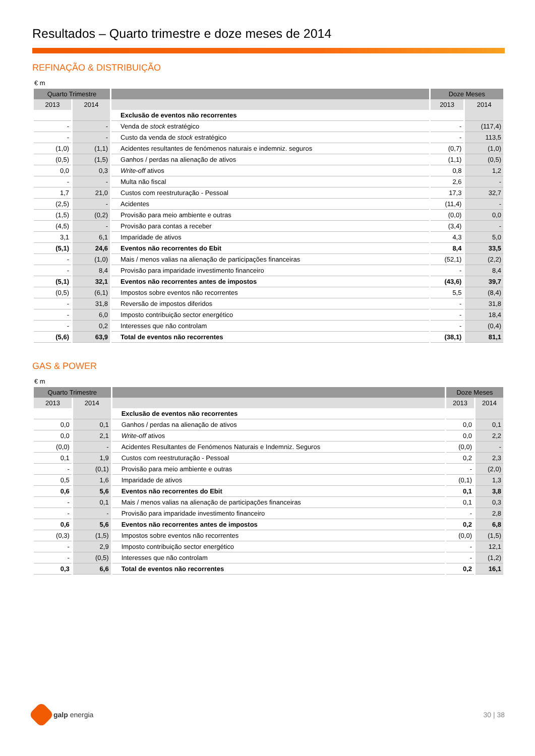Resultados – Quarto trimestre e doze meses de 2014
REFINAÇÃO & DISTRIBUIÇÃO
€ m
| Quarto Trimestre | | | Doze Meses | |
| --- | --- | --- | --- | --- |
| 2013 | 2014 | | 2013 | 2014 |
| | | Exclusão de eventos não recorrentes | | |
| - | - | Venda de stock estratégico | - | (117,4) |
| - | - | Custo da venda de stock estratégico | - | 113,5 |
| (1,0) | (1,1) | Acidentes resultantes de fenómenos naturais e indemniz. seguros | (0,7) | (1,0) |
| (0,5) | (1,5) | Ganhos / perdas na alienação de ativos | (1,1) | (0,5) |
| 0,0 | 0,3 | Write-off ativos | 0,8 | 1,2 |
| - | - | Multa não fiscal | 2,6 | - |
| 1,7 | 21,0 | Custos com reestruturação - Pessoal | 17,3 | 32,7 |
| (2,5) | - | Acidentes | (11,4) | - |
| (1,5) | (0,2) | Provisão para meio ambiente e outras | (0,0) | 0,0 |
| (4,5) | - | Provisão para contas a receber | (3,4) | - |
| 3,1 | 6,1 | Imparidade de ativos | 4,3 | 5,0 |
| (5,1) | 24,6 | Eventos não recorrentes do Ebit | 8,4 | 33,5 |
| - | (1,0) | Mais / menos valias na alienação de participações financeiras | (52,1) | (2,2) |
| - | 8,4 | Provisão para imparidade investimento financeiro | - | 8,4 |
| (5,1) | 32,1 | Eventos não recorrentes antes de impostos | (43,6) | 39,7 |
| (0,5) | (6,1) | Impostos sobre eventos não recorrentes | 5,5 | (8,4) |
| - | 31,8 | Reversão de impostos diferidos | - | 31,8 |
| - | 6,0 | Imposto contribuição sector energético | - | 18,4 |
| - | 0,2 | Interesses que não controlam | - | (0,4) |
| (5,6) | 63,9 | Total de eventos não recorrentes | (38,1) | 81,1 |
GAS & POWER
€ m
| Quarto Trimestre | | | Doze Meses | |
| --- | --- | --- | --- | --- |
| 2013 | 2014 | | 2013 | 2014 |
| | | Exclusão de eventos não recorrentes | | |
| 0,0 | 0,1 | Ganhos / perdas na alienação de ativos | 0,0 | 0,1 |
| 0,0 | 2,1 | Write-off ativos | 0,0 | 2,2 |
| (0,0) | - | Acidentes Resultantes de Fenómenos Naturais e Indemniz. Seguros | (0,0) | - |
| 0,1 | 1,9 | Custos com reestruturação - Pessoal | 0,2 | 2,3 |
| - | (0,1) | Provisão para meio ambiente e outras | - | (2,0) |
| 0,5 | 1,6 | Imparidade de ativos | (0,1) | 1,3 |
| 0,6 | 5,6 | Eventos não recorrentes do Ebit | 0,1 | 3,8 |
| - | 0,1 | Mais / menos valias na alienação de participações financeiras | 0,1 | 0,3 |
| - | - | Provisão para imparidade investimento financeiro | - | 2,8 |
| 0,6 | 5,6 | Eventos não recorrentes antes de impostos | 0,2 | 6,8 |
| (0,3) | (1,5) | Impostos sobre eventos não recorrentes | (0,0) | (1,5) |
| - | 2,9 | Imposto contribuição sector energético | - | 12,1 |
| - | (0,5) | Interesses que não controlam | - | (1,2) |
| 0,3 | 6,6 | Total de eventos não recorrentes | 0,2 | 16,1 |
galp energia 30 | 38